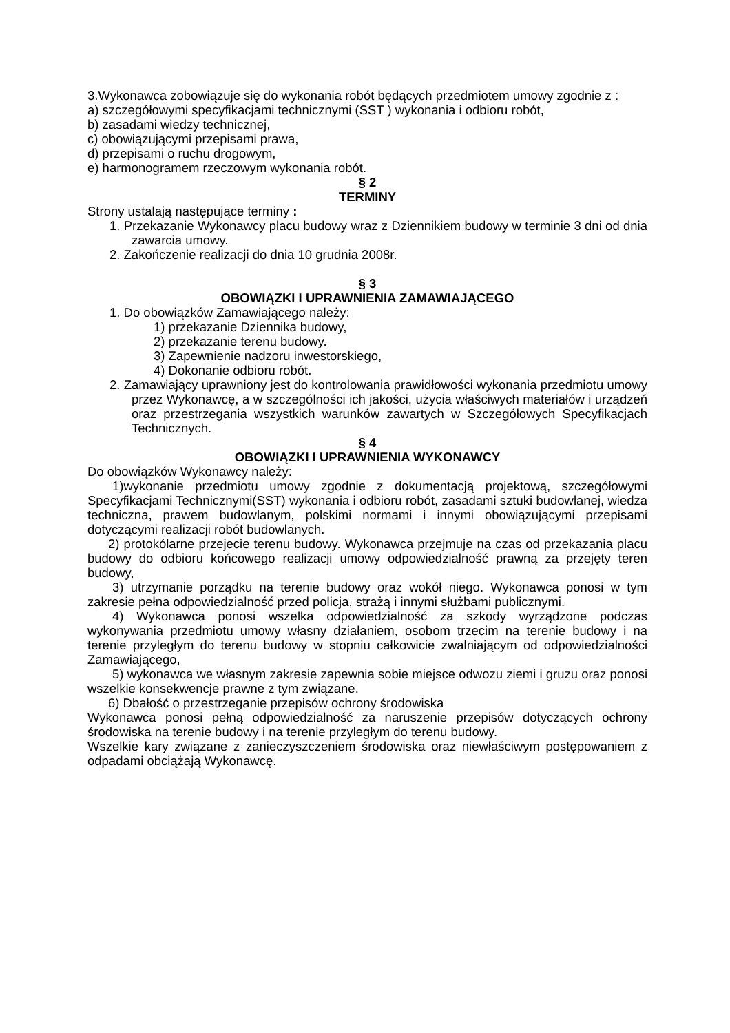3.Wykonawca zobowiązuje się do wykonania robót będących przedmiotem umowy zgodnie z :
a) szczegółowymi specyfikacjami technicznymi (SST ) wykonania i odbioru robót,
b) zasadami wiedzy technicznej,
c) obowiązującymi przepisami prawa,
d) przepisami o ruchu drogowym,
e) harmonogramem rzeczowym wykonania robót.
§ 2
TERMINY
Strony ustalają następujące terminy :
1. Przekazanie Wykonawcy placu budowy wraz z Dziennikiem budowy w terminie 3 dni od dnia zawarcia umowy.
2. Zakończenie realizacji do dnia 10 grudnia 2008r.
§ 3
OBOWIĄZKI I UPRAWNIENIA ZAMAWIAJĄCEGO
1. Do obowiązków Zamawiającego należy:
1) przekazanie Dziennika budowy,
2) przekazanie terenu budowy.
3) Zapewnienie nadzoru inwestorskiego,
4) Dokonanie odbioru robót.
2. Zamawiający uprawniony jest do kontrolowania prawidłowości wykonania przedmiotu umowy przez Wykonawcę, a w szczególności ich jakości, użycia właściwych materiałów i urządzeń oraz przestrzegania wszystkich warunków zawartych w Szczegółowych Specyfikacjach Technicznych.
§ 4
OBOWIĄZKI I UPRAWNIENIA WYKONAWCY
Do obowiązków Wykonawcy należy:
1)wykonanie przedmiotu umowy zgodnie z dokumentacją projektową, szczegółowymi Specyfikacjami Technicznymi(SST) wykonania i odbioru robót, zasadami sztuki budowlanej, wiedza techniczna, prawem budowlanym, polskimi normami i innymi obowiązującymi przepisami dotyczącymi realizacji robót budowlanych.
2) protokólarne przejecie terenu budowy. Wykonawca przejmuje na czas od przekazania placu budowy do odbioru końcowego realizacji umowy odpowiedzialność prawną za przejęty teren budowy,
3) utrzymanie porządku na terenie budowy oraz wokół niego. Wykonawca ponosi w tym zakresie pełna odpowiedzialność przed policja, strażą i innymi służbami publicznymi.
4) Wykonawca ponosi wszelka odpowiedzialność za szkody wyrządzone podczas wykonywania przedmiotu umowy własny działaniem, osobom trzecim na terenie budowy i na terenie przyległym do terenu budowy w stopniu całkowicie zwalniającym od odpowiedzialności Zamawiającego,
5) wykonawca we własnym zakresie zapewnia sobie miejsce odwozu ziemi i gruzu oraz ponosi wszelkie konsekwencje prawne z tym związane.
6) Dbałość o przestrzeganie przepisów ochrony środowiska
Wykonawca ponosi pełną odpowiedzialność za naruszenie przepisów dotyczących ochrony środowiska na terenie budowy i na terenie przyległym do terenu budowy.
Wszelkie kary związane z zanieczyszczeniem środowiska oraz niewłaściwym postępowaniem z odpadami obciążają Wykonawcę.